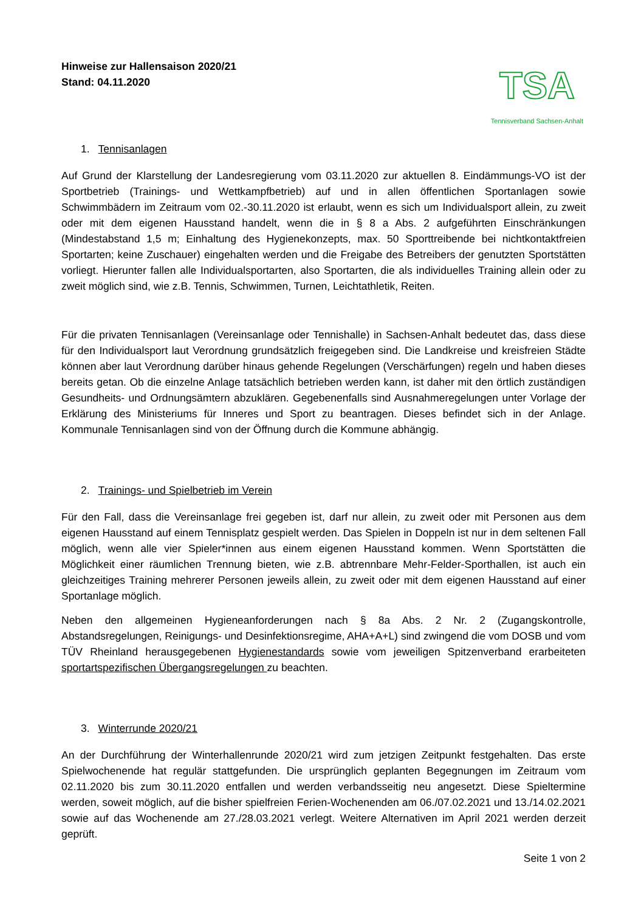Hinweise zur Hallensaison 2020/21
Stand: 04.11.2020
TSA
Tennisverband Sachsen-Anhalt
1. Tennisanlagen
Auf Grund der Klarstellung der Landesregierung vom 03.11.2020 zur aktuellen 8. Eindämmungs-VO ist der Sportbetrieb (Trainings- und Wettkampfbetrieb) auf und in allen öffentlichen Sportanlagen sowie Schwimmbädern im Zeitraum vom 02.-30.11.2020 ist erlaubt, wenn es sich um Individualsport allein, zu zweit oder mit dem eigenen Hausstand handelt, wenn die in § 8 a Abs. 2 aufgeführten Einschränkungen (Mindestabstand 1,5 m; Einhaltung des Hygienekonzepts, max. 50 Sporttreibende bei nichtkontaktfreien Sportarten; keine Zuschauer) eingehalten werden und die Freigabe des Betreibers der genutzten Sportstätten vorliegt. Hierunter fallen alle Individualsportarten, also Sportarten, die als individuelles Training allein oder zu zweit möglich sind, wie z.B. Tennis, Schwimmen, Turnen, Leichtathletik, Reiten.
Für die privaten Tennisanlagen (Vereinsanlage oder Tennishalle) in Sachsen-Anhalt bedeutet das, dass diese für den Individualsport laut Verordnung grundsätzlich freigegeben sind. Die Landkreise und kreisfreien Städte können aber laut Verordnung darüber hinaus gehende Regelungen (Verschärfungen) regeln und haben dieses bereits getan. Ob die einzelne Anlage tatsächlich betrieben werden kann, ist daher mit den örtlich zuständigen Gesundheits- und Ordnungsämtern abzuklären. Gegebenenfalls sind Ausnahmeregelungen unter Vorlage der Erklärung des Ministeriums für Inneres und Sport zu beantragen. Dieses befindet sich in der Anlage. Kommunale Tennisanlagen sind von der Öffnung durch die Kommune abhängig.
2. Trainings- und Spielbetrieb im Verein
Für den Fall, dass die Vereinsanlage frei gegeben ist, darf nur allein, zu zweit oder mit Personen aus dem eigenen Hausstand auf einem Tennisplatz gespielt werden. Das Spielen in Doppeln ist nur in dem seltenen Fall möglich, wenn alle vier Spieler*innen aus einem eigenen Hausstand kommen. Wenn Sportstätten die Möglichkeit einer räumlichen Trennung bieten, wie z.B. abtrennbare Mehr-Felder-Sporthallen, ist auch ein gleichzeitiges Training mehrerer Personen jeweils allein, zu zweit oder mit dem eigenen Hausstand auf einer Sportanlage möglich.
Neben den allgemeinen Hygieneanforderungen nach § 8a Abs. 2 Nr. 2 (Zugangskontrolle, Abstandsregelungen, Reinigungs- und Desinfektionsregime, AHA+A+L) sind zwingend die vom DOSB und vom TÜV Rheinland herausgegebenen Hygienestandards sowie vom jeweiligen Spitzenverband erarbeiteten sportartspezifischen Übergangsregelungen zu beachten.
3. Winterrunde 2020/21
An der Durchführung der Winterhallenrunde 2020/21 wird zum jetzigen Zeitpunkt festgehalten. Das erste Spielwochenende hat regulär stattgefunden. Die ursprünglich geplanten Begegnungen im Zeitraum vom 02.11.2020 bis zum 30.11.2020 entfallen und werden verbandsseitig neu angesetzt. Diese Spieltermine werden, soweit möglich, auf die bisher spielfreien Ferien-Wochenenden am 06./07.02.2021 und 13./14.02.2021 sowie auf das Wochenende am 27./28.03.2021 verlegt. Weitere Alternativen im April 2021 werden derzeit geprüft.
Seite 1 von 2